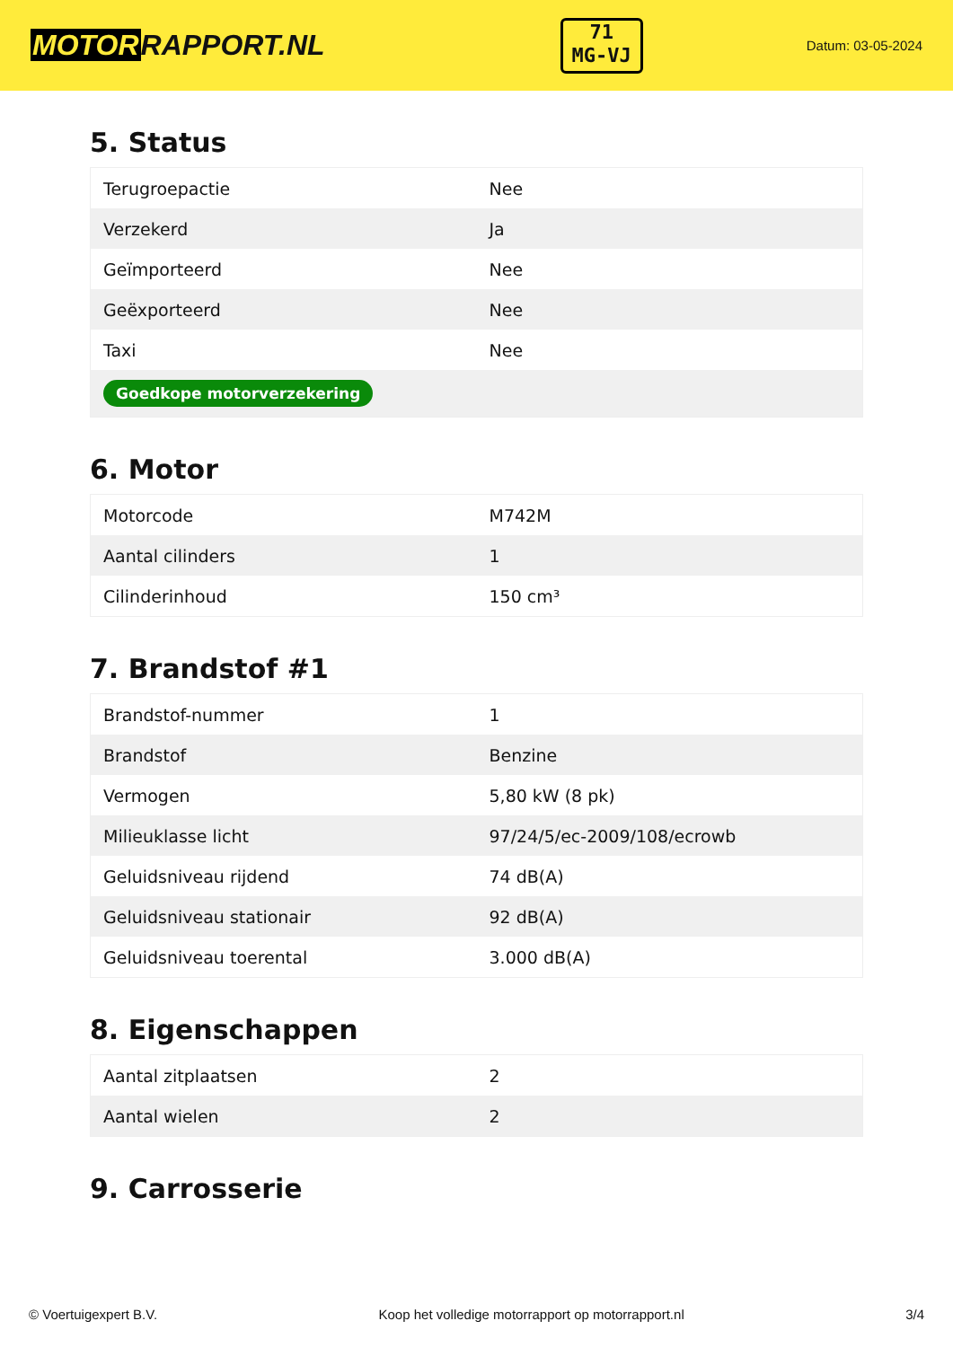MOTORRAPPORT.NL
71
MG-VJ
Datum: 03-05-2024
5. Status
| Terugroepactie | Nee |
| Verzekerd | Ja |
| Geïmporteerd | Nee |
| Geëxporteerd | Nee |
| Taxi | Nee |
| Goedkope motorverzekering | |
6. Motor
| Motorcode | M742M |
| Aantal cilinders | 1 |
| Cilinderinhoud | 150 cm³ |
7. Brandstof #1
| Brandstof-nummer | 1 |
| Brandstof | Benzine |
| Vermogen | 5,80 kW (8 pk) |
| Milieuklasse licht | 97/24/5/ec-2009/108/ecrowb |
| Geluidsniveau rijdend | 74 dB(A) |
| Geluidsniveau stationair | 92 dB(A) |
| Geluidsniveau toerental | 3.000 dB(A) |
8. Eigenschappen
| Aantal zitplaatsen | 2 |
| Aantal wielen | 2 |
9. Carrosserie
© Voertuigexpert B.V. Koop het volledige motorrapport op motorrapport.nl 3/4